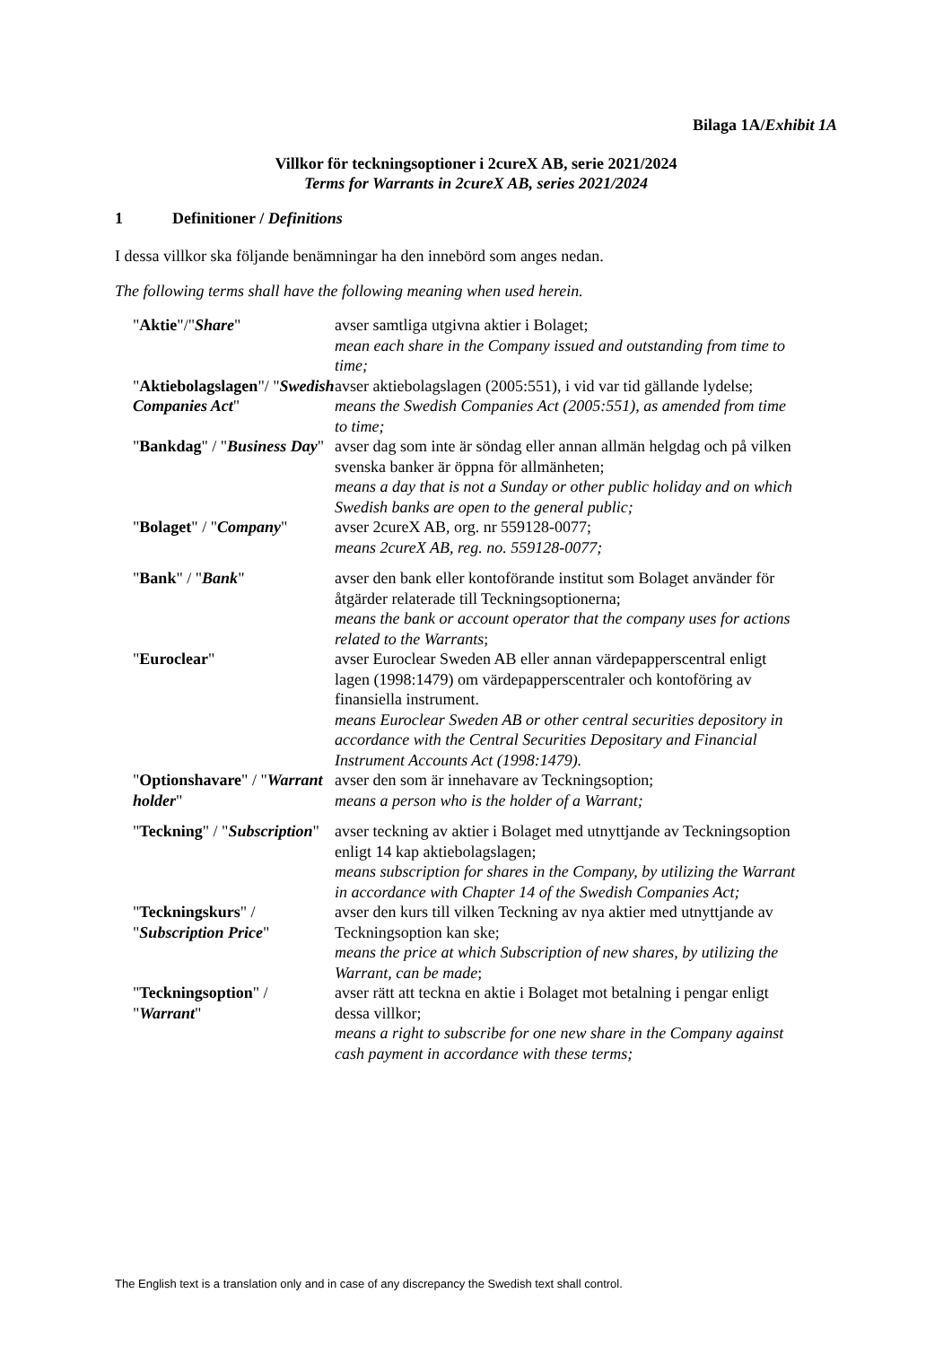Bilaga 1A/Exhibit 1A
Villkor för teckningsoptioner i 2cureX AB, serie 2021/2024
Terms for Warrants in 2cureX AB, series 2021/2024
1 Definitioner / Definitions
I dessa villkor ska följande benämningar ha den innebörd som anges nedan.
The following terms shall have the following meaning when used herein.
| " Aktie "/" Share " | avser samtliga utgivna aktier i Bolaget; mean each share in the Company issued and outstanding from time to time; |
| " Aktiebolagslagen "/ " Swedish Companies Act " | avser aktiebolagslagen (2005:551), i vid var tid gällande lydelse; means the Swedish Companies Act (2005:551), as amended from time to time; |
| " Bankdag " / " Business Day " | avser dag som inte är söndag eller annan allmän helgdag och på vilken svenska banker är öppna för allmänheten; means a day that is not a Sunday or other public holiday and on which Swedish banks are open to the general public; |
| " Bolaget " / " Company " | avser 2cureX AB, org. nr 559128-0077; means 2cureX AB, reg. no. 559128-0077; |
| " Bank " / " Bank " | avser den bank eller kontoförande institut som Bolaget använder för åtgärder relaterade till Teckningsoptionerna; means the bank or account operator that the company uses for actions related to the Warrants ; |
| " Euroclear " | avser Euroclear Sweden AB eller annan värdepapperscentral enligt lagen (1998:1479) om värdepapperscentraler och kontoföring av finansiella instrument. means Euroclear Sweden AB or other central securities depository in accordance with the Central Securities Depositary and Financial Instrument Accounts Act (1998:1479). |
| " Optionshavare " / " Warrant holder " | avser den som är innehavare av Teckningsoption; means a person who is the holder of a Warrant; |
| " Teckning " / " Subscription " | avser teckning av aktier i Bolaget med utnyttjande av Teckningsoption enligt 14 kap aktiebolagslagen; means subscription for shares in the Company, by utilizing the Warrant in accordance with Chapter 14 of the Swedish Companies Act; |
| " Teckningskurs " / " Subscription Price " | avser den kurs till vilken Teckning av nya aktier med utnyttjande av Teckningsoption kan ske; means the price at which Subscription of new shares, by utilizing the Warrant, can be made ; |
| " Teckningsoption " / " Warrant " | avser rätt att teckna en aktie i Bolaget mot betalning i pengar enligt dessa villkor; means a right to subscribe for one new share in the Company against cash payment in accordance with these terms; |
The English text is a translation only and in case of any discrepancy the Swedish text shall control.